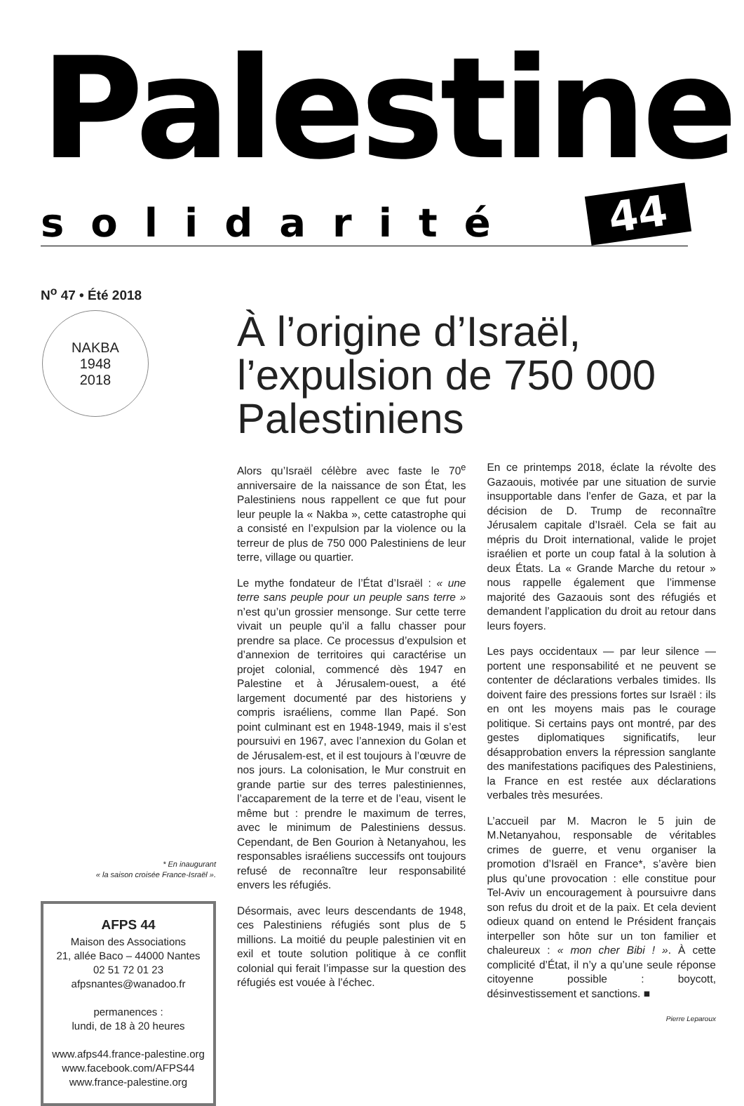Palestine
solidarité
44
N<sup>o</sup> 47 • Été 2018
NAKBA
1948
2018
* En inaugurant
« la saison croisée France-Israël ».
AFPS 44
Maison des Associations
21, allée Baco – 44000 Nantes
02 51 72 01 23
afpsnantes@wanadoo.fr
permanences :
lundi, de 18 à 20 heures
www.afps44.france-palestine.org
www.facebook.com/AFPS44
www.france-palestine.org
À l’origine d’Israël, l’expulsion de 750 000 Palestiniens
Alors qu’Israël célèbre avec faste le 70<sup>e</sup> anniversaire de la naissance de son État, les Palestiniens nous rappellent ce que fut pour leur peuple la « Nakba », cette catastrophe qui a consisté en l’expulsion par la violence ou la terreur de plus de 750 000 Palestiniens de leur terre, village ou quartier.
Le mythe fondateur de l’État d’Israël : « une terre sans peuple pour un peuple sans terre » n’est qu’un grossier mensonge. Sur cette terre vivait un peuple qu’il a fallu chasser pour prendre sa place. Ce processus d’expulsion et d’annexion de territoires qui caractérise un projet colonial, commencé dès 1947 en Palestine et à Jérusalem-ouest, a été largement documenté par des historiens y compris israéliens, comme Ilan Papé. Son point culminant est en 1948-1949, mais il s’est poursuivi en 1967, avec l’annexion du Golan et de Jérusalem-est, et il est toujours à l’œuvre de nos jours. La colonisation, le Mur construit en grande partie sur des terres palestiniennes, l’accaparement de la terre et de l’eau, visent le même but : prendre le maximum de terres, avec le minimum de Palestiniens dessus. Cependant, de Ben Gourion à Netanyahou, les responsables israéliens successifs ont toujours refusé de reconnaître leur responsabilité envers les réfugiés.
Désormais, avec leurs descendants de 1948, ces Palestiniens réfugiés sont plus de 5 millions. La moitié du peuple palestinien vit en exil et toute solution politique à ce conflit colonial qui ferait l’impasse sur la question des réfugiés est vouée à l’échec.
En ce printemps 2018, éclate la révolte des Gazaouis, motivée par une situation de survie insupportable dans l’enfer de Gaza, et par la décision de D. Trump de reconnaître Jérusalem capitale d’Israël. Cela se fait au mépris du Droit international, valide le projet israélien et porte un coup fatal à la solution à deux États. La « Grande Marche du retour » nous rappelle également que l’immense majorité des Gazaouis sont des réfugiés et demandent l’application du droit au retour dans leurs foyers.
Les pays occidentaux — par leur silence — portent une responsabilité et ne peuvent se contenter de déclarations verbales timides. Ils doivent faire des pressions fortes sur Israël : ils en ont les moyens mais pas le courage politique. Si certains pays ont montré, par des gestes diplomatiques significatifs, leur désapprobation envers la répression sanglante des manifestations pacifiques des Palestiniens, la France en est restée aux déclarations verbales très mesurées.
L’accueil par M. Macron le 5 juin de M.Netanyahou, responsable de véritables crimes de guerre, et venu organiser la promotion d’Israël en France*, s’avère bien plus qu’une provocation : elle constitue pour Tel-Aviv un encouragement à poursuivre dans son refus du droit et de la paix. Et cela devient odieux quand on entend le Président français interpeller son hôte sur un ton familier et chaleureux : « mon cher Bibi ! ». À cette complicité d’État, il n’y a qu’une seule réponse citoyenne possible : boycott, désinvestissement et sanctions. ■
Pierre Leparoux